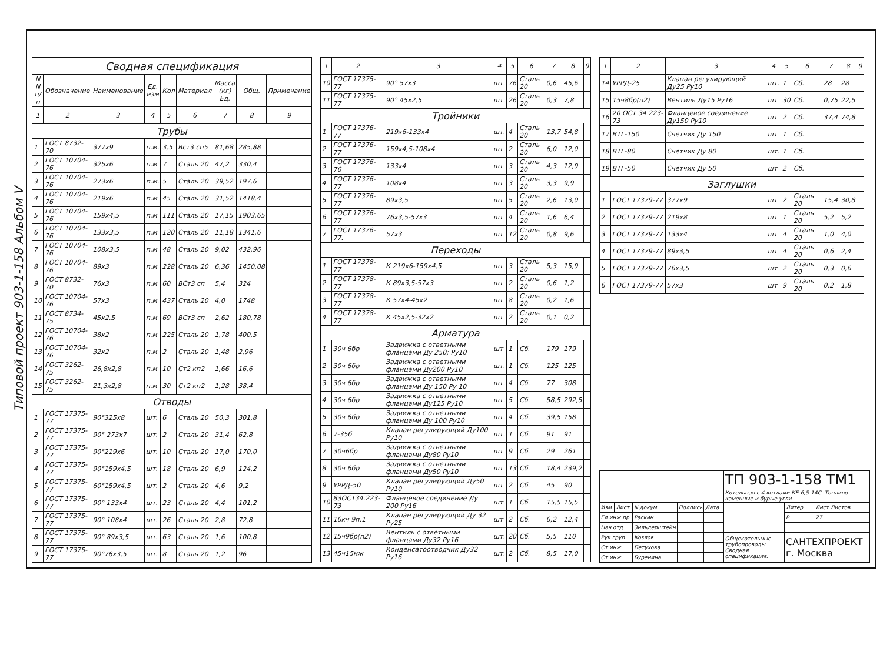Типовой проект 903-1-158 Альбом V
| Сводная спецификация | | | | | | | | |
| --- | --- | --- | --- | --- | --- | --- | --- | --- |
| N N п/п | Обозначение | Наименование | Ед. изм | Кол | Материал | Масса (кг) Ед. | Общ. | Примечание |
| 1 | 2 | 3 | 4 | 5 | 6 | 7 | 8 | 9 |
| Трубы | | | | | | | | |
| 1 | ГОСТ 8732-70 | 377х9 | п.м. | 3,5 | Вст3 сп5 | 81,68 | 285,88 | |
| 2 | ГОСТ 10704-76 | 325х6 | п.м | 7 | Сталь 20 | 47,2 | 330,4 | |
| 3 | ГОСТ 10704-76 | 273х6 | п.м. | 5 | Сталь 20 | 39,52 | 197,6 | |
| 4 | ГОСТ 10704-76 | 219х6 | п.м | 45 | Сталь 20 | 31,52 | 1418,4 | |
| 5 | ГОСТ 10704-76 | 159х4,5 | п.м | 111 | Сталь 20 | 17,15 | 1903,65 | |
| 6 | ГОСТ 10704-76 | 133х3,5 | п.м | 120 | Сталь 20 | 11,18 | 1341,6 | |
| 7 | ГОСТ 10704-76 | 108х3,5 | п.м | 48 | Сталь 20 | 9,02 | 432,96 | |
| 8 | ГОСТ 10704-76 | 89х3 | п.м | 228 | Сталь 20 | 6,36 | 1450,08 | |
| 9 | ГОСТ 8732-70 | 76х3 | п.м | 60 | ВСт3 сп | 5,4 | 324 | |
| 10 | ГОСТ 10704-76 | 57х3 | п.м | 437 | Сталь 20 | 4,0 | 1748 | |
| 11 | ГОСТ 8734-75 | 45х2,5 | п.м | 69 | ВСт3 сп | 2,62 | 180,78 | |
| 12 | ГОСТ 10704-76 | 38х2 | п.м | 225 | Сталь 20 | 1,78 | 400,5 | |
| 13 | ГОСТ 10704-76 | 32х2 | п.м | 2 | Сталь 20 | 1,48 | 2,96 | |
| 14 | ГОСТ 3262-75 | 26,8х2,8 | п.м | 10 | Ст2 кп2 | 1,66 | 16,6 | |
| 15 | ГОСТ 3262-75 | 21,3х2,8 | п.м | 30 | Ст2 кп2 | 1,28 | 38,4 | |
| Отводы | | | | | | | | |
| 1 | ГОСТ 17375-77 | 90°325х8 | шт. | 6 | Сталь 20 | 50,3 | 301,8 | |
| 2 | ГОСТ 17375-77 | 90° 273х7 | шт. | 2 | Сталь 20 | 31,4 | 62,8 | |
| 3 | ГОСТ 17375-77 | 90°219х6 | шт. | 10 | Сталь 20 | 17,0 | 170,0 | |
| 4 | ГОСТ 17375-77 | 90°159х4,5 | шт. | 18 | Сталь 20 | 6,9 | 124,2 | |
| 5 | ГОСТ 17375-77 | 60°159х4,5 | шт. | 2 | Сталь 20 | 4,6 | 9,2 | |
| 6 | ГОСТ 17375-77 | 90° 133х4 | шт. | 23 | Сталь 20 | 4,4 | 101,2 | |
| 7 | ГОСТ 17375-77 | 90° 108х4 | шт. | 26 | Сталь 20 | 2,8 | 72,8 | |
| 8 | ГОСТ 17375-77 | 90° 89х3,5 | шт. | 63 | Сталь 20 | 1,6 | 100,8 | |
| 9 | ГОСТ 17375-77 | 90°76х3,5 | шт. | 8 | Сталь 20 | 1,2 | 96 | |
| 1 | 2 | 3 | 4 | 5 | 6 | 7 | 8 | 9 |
| --- | --- | --- | --- | --- | --- | --- | --- | --- |
| 10 | ГОСТ 17375-77 | 90° 57х3 | шт. | 76 | Сталь 20 | 0,6 | 45,6 | |
| 11 | ГОСТ 17375-77 | 90° 45х2,5 | шт. | 26 | Сталь 20 | 0,3 | 7,8 | |
| Тройники | | | | | | | | |
| 1 | ГОСТ 17376-77 | 219х6-133х4 | шт. | 4 | Сталь 20 | 13,7 | 54,8 | |
| 2 | ГОСТ 17376-77 | 159х4,5-108х4 | шт. | 2 | Сталь 20 | 6,0 | 12,0 | |
| 3 | ГОСТ 17376-76 | 133х4 | шт | 3 | Сталь 20 | 4,3 | 12,9 | |
| 4 | ГОСТ 17376-77 | 108х4 | шт | 3 | Сталь 20 | 3,3 | 9,9 | |
| 5 | ГОСТ 17376-77 | 89х3,5 | шт | 5 | Сталь 20 | 2,6 | 13,0 | |
| 6 | ГОСТ 17376-77 | 76х3,5-57х3 | шт | 4 | Сталь 20 | 1,6 | 6,4 | |
| 7 | ГОСТ 17376-77. | 57х3 | шт | 12 | Сталь 20 | 0,8 | 9,6 | |
| Переходы | | | | | | | | |
| 1 | ГОСТ 17378-77 | К 219х6-159х4,5 | шт | 3 | Сталь 20 | 5,3 | 15,9 | |
| 2 | ГОСТ 17378-77 | К 89х3,5-57х3 | шт | 2 | Сталь 20 | 0,6 | 1,2 | |
| 3 | ГОСТ 17378-77 | К 57х4-45х2 | шт | 8 | Сталь 20 | 0,2 | 1,6 | |
| 4 | ГОСТ 17378-77 | К 45х2,5-32х2 | шт | 2 | Сталь 20 | 0,1 | 0,2 | |
| Арматура | | | | | | | | |
| 1 | 30ч 6бр | Задвижка с ответными фланцами Ду 250; Ру10 | шт | 1 | Сб. | 179 | 179 | |
| 2 | 30ч 6бр | Задвижка с ответными фланцами Ду200 Ру10 | шт. | 1 | Сб. | 125 | 125 | |
| 3 | 30ч 6бр | Задвижка с ответными фланцами Ду 150 Ру 10 | шт. | 4 | Сб. | 77 | 308 | |
| 4 | 30ч 6бр | Задвижка с ответными фланцами Ду125 Ру10 | шт. | 5 | Сб. | 58,5 | 292,5 | |
| 5 | 30ч 6бр | Задвижка с ответными фланцами Ду 100 Ру10 | шт. | 4 | Сб. | 39,5 | 158 | |
| 6 | 7-35б | Клапан регулирующий Ду100 Ру10 | шт. | 1 | Сб. | 91 | 91 | |
| 7 | 30ч6бр | Задвижка с ответными фланцами Ду80 Ру10 | шт | 9 | Сб. | 29 | 261 | |
| 8 | 30ч 6бр | Задвижка с ответными фланцами Ду50 Ру10 | шт | 13 | Сб. | 18,4 | 239,2 | |
| 9 | УРРД-50 | Клапан регулирующий Ду50 Ру10 | шт | 2 | Сб. | 45 | 90 | |
| 10 | 83ОСТ34.223-73 | Фланцевое соединение Ду 200 Ру16 | шт. | 1 | Сб. | 15,5 | 15,5 | |
| 11 | 16кч 9п.1 | Клапан регулирующий Ду 32 Ру25 | шт | 2 | Сб. | 6,2 | 12,4 | |
| 12 | 15ч9бр(п2) | Вентиль с ответными фланцами Ду32 Ру16 | шт. | 20 | Сб. | 5,5 | 110 | |
| 13 | 45ч15нж | Конденсатоотводчик Ду32 Ру16 | шт. | 2 | Сб. | 8,5 | 17,0 | |
| 1 | 2 | 3 | 4 | 5 | 6 | 7 | 8 | 9 |
| --- | --- | --- | --- | --- | --- | --- | --- | --- |
| 14 | УРРД-25 | Клапан регулирующий Ду25 Ру10 | шт. | 1 | Сб. | 28 | 28 | |
| 15 | 15ч8бр(п2) | Вентиль Ду15 Ру16 | шт | 30 | Сб. | 0,75 | 22,5 | |
| 16 | 20 ОСТ 34 223-73 | Фланцевое соединение Ду150 Ру10 | шт | 2 | Сб. | 37,4 | 74,8 | |
| 17 | ВТГ-150 | Счетчик Ду 150 | шт | 1 | Сб. | | | |
| 18 | ВТГ-80 | Счетчик Ду 80 | шт. | 1 | Сб. | | | |
| 19 | ВТГ-50 | Счетчик Ду 50 | шт | 2 | Сб. | | | |
| Заглушки | | | | | | | | |
| 1 | ГОСТ 17379-77 | 377х9 | шт | 2 | Сталь 20 | 15,4 | 30,8 | |
| 2 | ГОСТ 17379-77 | 219х8 | шт | 1 | Сталь 20 | 5,2 | 5,2 | |
| 3 | ГОСТ 17379-77 | 133х4 | шт | 4 | Сталь 20 | 1,0 | 4,0 | |
| 4 | ГОСТ 17379-77 | 89х3,5 | шт | 4 | Сталь 20 | 0,6 | 2,4 | |
| 5 | ГОСТ 17379-77 | 76х3,5 | шт | 2 | Сталь 20 | 0,3 | 0,6 | |
| 6 | ГОСТ 17379-77 | 57х3 | шт | 9 | Сталь 20 | 0,2 | 1,8 | |
| | | | | | | ТП 903-1-158 ТМ1 | | |
| | | | | | | Котельная с 4 котлами КЕ-6,5-14С. Топливо-каменные и бурые угли. | | |
| Изм | Лист | N докум. | Подпись | Дата | | | Литер | Лист Листов |
| Гл.инж.пр. | | Раскин | | | | | Р | 27 |
| Нач.отд. | | Зильдерштейн | | | | | | |
| Рук.груп. | | Козлов | | | | Общекотельные трубопроводы. Сводная спецификация. | САНТЕХПРОЕКТ г. Москва | |
| Ст.инж. | | Петухова | | | | | | |
| Ст.инж. | | Буренина | | | | | | |